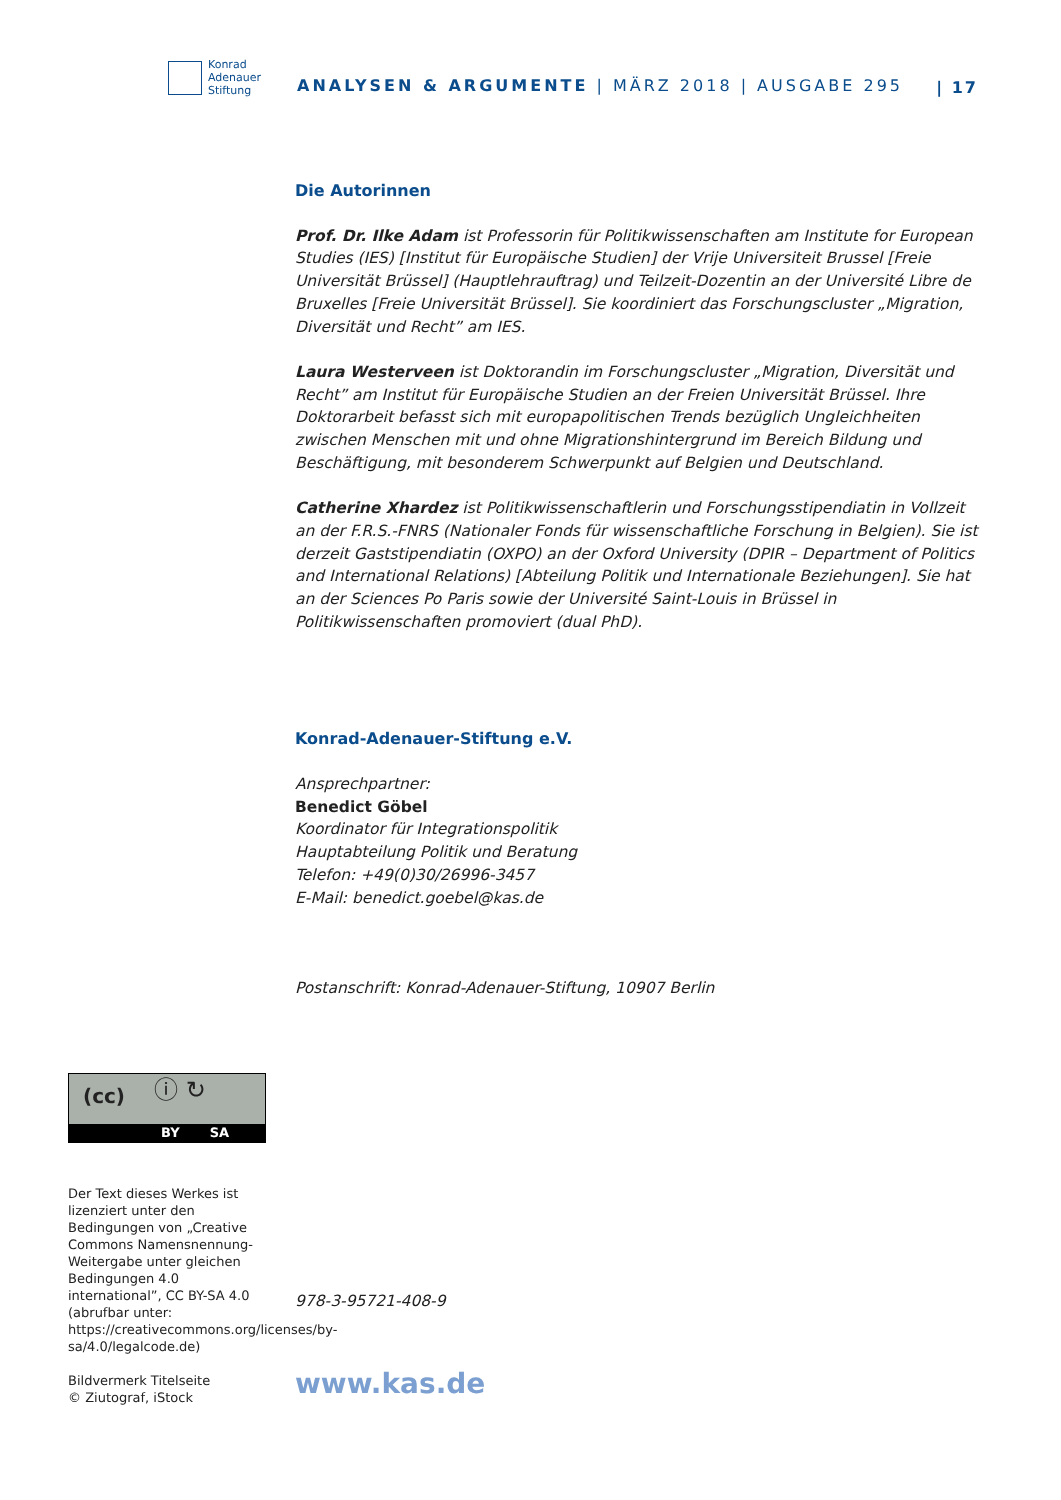Konrad
Adenauer
Stiftung
ANALYSEN & ARGUMENTE | MÄRZ 2018 | AUSGABE 295
| 17
Die Autorinnen
Prof. Dr. Ilke Adam ist Professorin für Politikwissenschaften am Institute for European Studies (IES) [Institut für Europäische Studien] der Vrije Universiteit Brussel [Freie Universität Brüssel] (Hauptlehrauftrag) und Teilzeit-Dozentin an der Université Libre de Bruxelles [Freie Universität Brüssel]. Sie koordiniert das Forschungscluster „Migration, Diversität und Recht” am IES.
Laura Westerveen ist Doktorandin im Forschungscluster „Migration, Diversität und Recht” am Institut für Europäische Studien an der Freien Universität Brüssel. Ihre Doktorarbeit befasst sich mit europapolitischen Trends bezüglich Ungleichheiten zwischen Menschen mit und ohne Migrationshintergrund im Bereich Bildung und Beschäftigung, mit besonderem Schwerpunkt auf Belgien und Deutschland.
Catherine Xhardez ist Politikwissenschaftlerin und Forschungsstipendiatin in Vollzeit an der F.R.S.-FNRS (Nationaler Fonds für wissenschaftliche Forschung in Belgien). Sie ist derzeit Gaststipendiatin (OXPO) an der Oxford University (DPIR – Department of Politics and International Relations) [Abteilung Politik und Internationale Beziehungen]. Sie hat an der Sciences Po Paris sowie der Université Saint-Louis in Brüssel in Politikwissenschaften promoviert (dual PhD).
Konrad-Adenauer-Stiftung e.V.
Ansprechpartner:
Benedict Göbel
Koordinator für Integrationspolitik
Hauptabteilung Politik und Beratung
Telefon: +49(0)30/26996-3457
E-Mail: benedict.goebel@kas.de
Postanschrift: Konrad-Adenauer-Stiftung, 10907 Berlin
978-3-95721-408-9
www.kas.de
(cc) ⓘ ↻
BY SA
Der Text dieses Werkes ist lizenziert unter den Bedingungen von „Creative Commons Namensnennung-Weitergabe unter gleichen Bedingungen 4.0 international”, CC BY-SA 4.0 (abrufbar unter: https://creativecommons.org/licenses/by-sa/4.0/legalcode.de)
Bildvermerk Titelseite
© Ziutograf, iStock